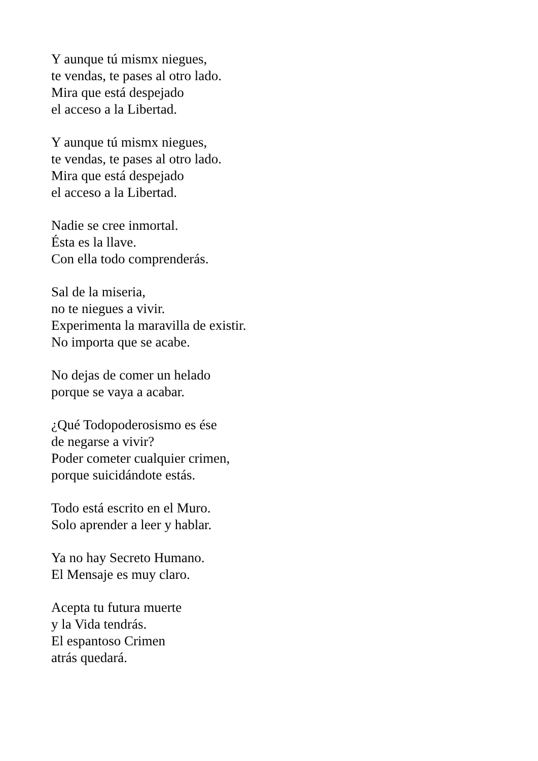Y aunque tú mismx niegues,
te vendas, te pases al otro lado.
Mira que está despejado
el acceso a la Libertad.
Y aunque tú mismx niegues,
te vendas, te pases al otro lado.
Mira que está despejado
el acceso a la Libertad.
Nadie se cree inmortal.
Ésta es la llave.
Con ella todo comprenderás.
Sal de la miseria,
no te niegues a vivir.
Experimenta la maravilla de existir.
No importa que se acabe.
No dejas de comer un helado
porque se vaya a acabar.
¿Qué Todopoderosismo es ése
de negarse a vivir?
Poder cometer cualquier crimen,
porque suicidándote estás.
Todo está escrito en el Muro.
Solo aprender a leer y hablar.
Ya no hay Secreto Humano.
El Mensaje es muy claro.
Acepta tu futura muerte
y la Vida tendrás.
El espantoso Crimen
atrás quedará.